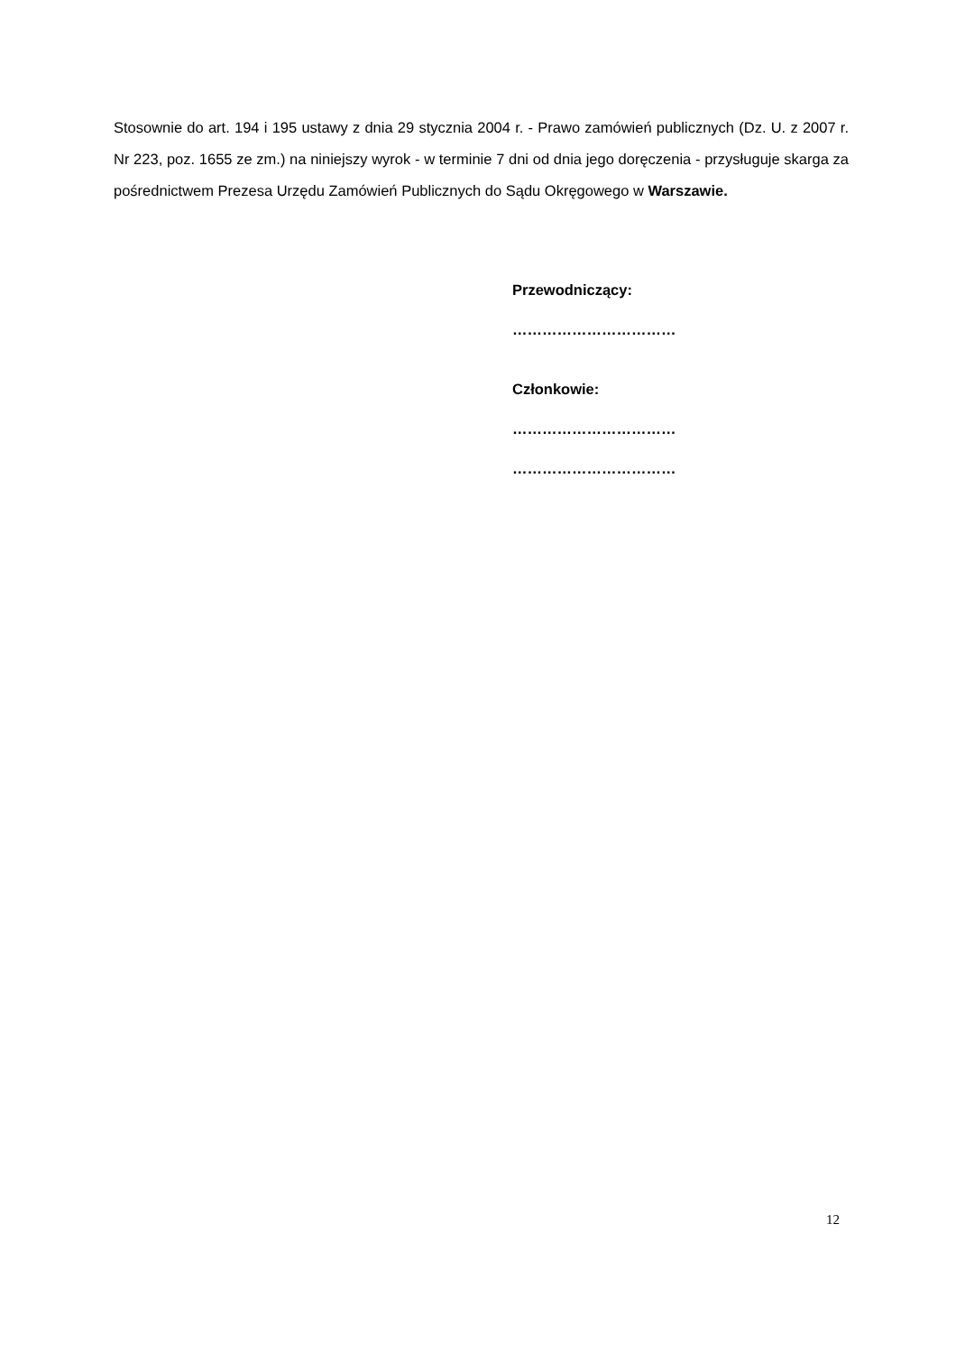Stosownie do art. 194 i 195 ustawy z dnia 29 stycznia 2004 r. - Prawo zamówień publicznych (Dz. U. z 2007 r. Nr 223, poz. 1655 ze zm.) na niniejszy wyrok - w terminie 7 dni od dnia jego doręczenia - przysługuje skarga za pośrednictwem Prezesa Urzędu Zamówień Publicznych do Sądu Okręgowego w Warszawie.
Przewodniczący:
……………………………
Członkowie:
……………………………
……………………………
12